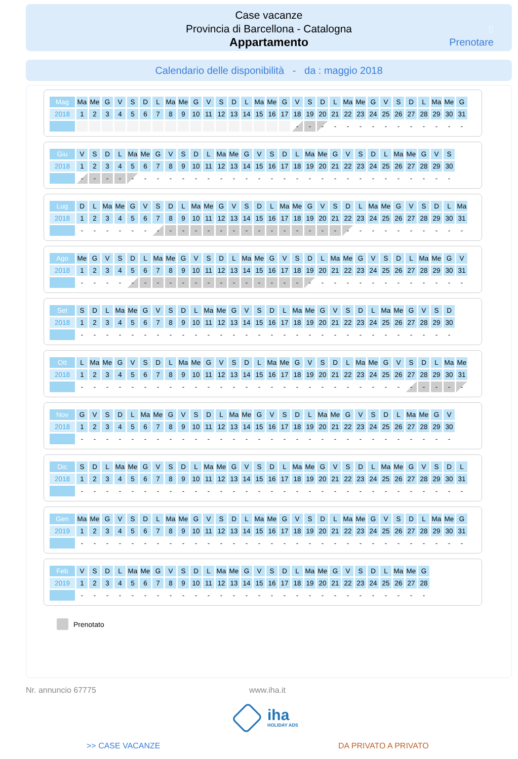Case vacanze
Provincia di Barcellona - Catalogna
Appartamento
8
Prenotare
Calendario delle disponibilità - da : maggio 2018
| Mag | Ma | Me | G | V | S | D | L | Ma | Me | G | V | S | D | L | Ma | Me | G | V | S | D | L | Ma | Me | G | V | S | D | L | Ma | Me | G |
| 2018 | 1 | 2 | 3 | 4 | 5 | 6 | 7 | 8 | 9 | 10 | 11 | 12 | 13 | 14 | 15 | 16 | 17 | 18 | 19 | 20 | 21 | 22 | 23 | 24 | 25 | 26 | 27 | 28 | 29 | 30 | 31 |
| | | | | | | | | | | | | | | | | | | - | - | - | - | - | - | - | - | - | - | - | - | - | - |
| Giu | V | S | D | L | Ma | Me | G | V | S | D | L | Ma | Me | G | V | S | D | L | Ma | Me | G | V | S | D | L | Ma | Me | G | V | S |
| 2018 | 1 | 2 | 3 | 4 | 5 | 6 | 7 | 8 | 9 | 10 | 11 | 12 | 13 | 14 | 15 | 16 | 17 | 18 | 19 | 20 | 21 | 22 | 23 | 24 | 25 | 26 | 27 | 28 | 29 | 30 |
| | - | - | - | - | - | - | - | - | - | - | - | - | - | - | - | - | - | - | - | - | - | - | - | - | - | - | - | - | - | - |
| Lug | D | L | Ma | Me | G | V | S | D | L | Ma | Me | G | V | S | D | L | Ma | Me | G | V | S | D | L | Ma | Me | G | V | S | D | L | Ma |
| 2018 | 1 | 2 | 3 | 4 | 5 | 6 | 7 | 8 | 9 | 10 | 11 | 12 | 13 | 14 | 15 | 16 | 17 | 18 | 19 | 20 | 21 | 22 | 23 | 24 | 25 | 26 | 27 | 28 | 29 | 30 | 31 |
| | - | - | - | - | - | - | - | - | - | - | - | - | - | - | - | - | - | - | - | - | - | - | - | - | - | - | - | - | - | - | - |
| Ago | Me | G | V | S | D | L | Ma | Me | G | V | S | D | L | Ma | Me | G | V | S | D | L | Ma | Me | G | V | S | D | L | Ma | Me | G | V |
| 2018 | 1 | 2 | 3 | 4 | 5 | 6 | 7 | 8 | 9 | 10 | 11 | 12 | 13 | 14 | 15 | 16 | 17 | 18 | 19 | 20 | 21 | 22 | 23 | 24 | 25 | 26 | 27 | 28 | 29 | 30 | 31 |
| | - | - | - | - | - | - | - | - | - | - | - | - | - | - | - | - | - | - | - | - | - | - | - | - | - | - | - | - | - | - | - |
| Set | S | D | L | Ma | Me | G | V | S | D | L | Ma | Me | G | V | S | D | L | Ma | Me | G | V | S | D | L | Ma | Me | G | V | S | D |
| 2018 | 1 | 2 | 3 | 4 | 5 | 6 | 7 | 8 | 9 | 10 | 11 | 12 | 13 | 14 | 15 | 16 | 17 | 18 | 19 | 20 | 21 | 22 | 23 | 24 | 25 | 26 | 27 | 28 | 29 | 30 |
| | - | - | - | - | - | - | - | - | - | - | - | - | - | - | - | - | - | - | - | - | - | - | - | - | - | - | - | - | - | - |
| Ott | L | Ma | Me | G | V | S | D | L | Ma | Me | G | V | S | D | L | Ma | Me | G | V | S | D | L | Ma | Me | G | V | S | D | L | Ma | Me |
| 2018 | 1 | 2 | 3 | 4 | 5 | 6 | 7 | 8 | 9 | 10 | 11 | 12 | 13 | 14 | 15 | 16 | 17 | 18 | 19 | 20 | 21 | 22 | 23 | 24 | 25 | 26 | 27 | 28 | 29 | 30 | 31 |
| | - | - | - | - | - | - | - | - | - | - | - | - | - | - | - | - | - | - | - | - | - | - | - | - | - | - | - | - | - | - | - |
| Nov | G | V | S | D | L | Ma | Me | G | V | S | D | L | Ma | Me | G | V | S | D | L | Ma | Me | G | V | S | D | L | Ma | Me | G | V |
| 2018 | 1 | 2 | 3 | 4 | 5 | 6 | 7 | 8 | 9 | 10 | 11 | 12 | 13 | 14 | 15 | 16 | 17 | 18 | 19 | 20 | 21 | 22 | 23 | 24 | 25 | 26 | 27 | 28 | 29 | 30 |
| | - | - | - | - | - | - | - | - | - | - | - | - | - | - | - | - | - | - | - | - | - | - | - | - | - | - | - | - | - | - |
| Dic | S | D | L | Ma | Me | G | V | S | D | L | Ma | Me | G | V | S | D | L | Ma | Me | G | V | S | D | L | Ma | Me | G | V | S | D | L |
| 2018 | 1 | 2 | 3 | 4 | 5 | 6 | 7 | 8 | 9 | 10 | 11 | 12 | 13 | 14 | 15 | 16 | 17 | 18 | 19 | 20 | 21 | 22 | 23 | 24 | 25 | 26 | 27 | 28 | 29 | 30 | 31 |
| | - | - | - | - | - | - | - | - | - | - | - | - | - | - | - | - | - | - | - | - | - | - | - | - | - | - | - | - | - | - | - |
| Gen | Ma | Me | G | V | S | D | L | Ma | Me | G | V | S | D | L | Ma | Me | G | V | S | D | L | Ma | Me | G | V | S | D | L | Ma | Me | G |
| 2019 | 1 | 2 | 3 | 4 | 5 | 6 | 7 | 8 | 9 | 10 | 11 | 12 | 13 | 14 | 15 | 16 | 17 | 18 | 19 | 20 | 21 | 22 | 23 | 24 | 25 | 26 | 27 | 28 | 29 | 30 | 31 |
| | - | - | - | - | - | - | - | - | - | - | - | - | - | - | - | - | - | - | - | - | - | - | - | - | - | - | - | - | - | - | - |
| Feb | V | S | D | L | Ma | Me | G | V | S | D | L | Ma | Me | G | V | S | D | L | Ma | Me | G | V | S | D | L | Ma | Me | G |
| 2019 | 1 | 2 | 3 | 4 | 5 | 6 | 7 | 8 | 9 | 10 | 11 | 12 | 13 | 14 | 15 | 16 | 17 | 18 | 19 | 20 | 21 | 22 | 23 | 24 | 25 | 26 | 27 | 28 |
| | - | - | - | - | - | - | - | - | - | - | - | - | - | - | - | - | - | - | - | - | - | - | - | - | - | - | - | - |
Prenotato
Nr. annuncio 67775 www.iha.it
iha
HOLIDAY ADS
>> CASE VACANZE DA PRIVATO A PRIVATO